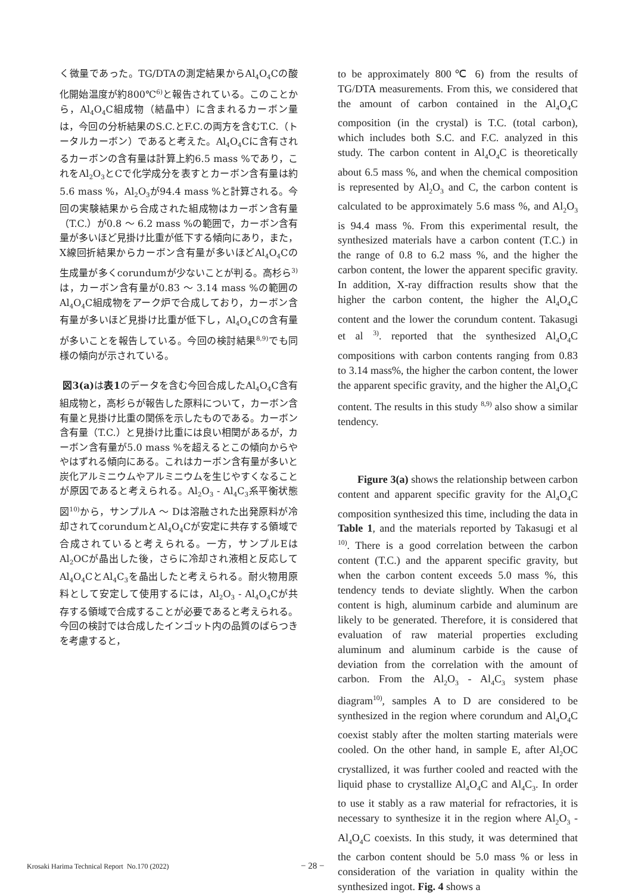く微量であった。TG/DTAの測定結果からAl<sub>4</sub>O<sub>4</sub>Cの酸化開始温度が約800℃<sup>6)</sup>と報告されている。このことから，Al<sub>4</sub>O<sub>4</sub>C組成物（結晶中）に含まれるカーボン量は，今回の分析結果のS.C.とF.C.の両方を含むT.C.（トータルカーボン）であると考えた。Al<sub>4</sub>O<sub>4</sub>Cに含有されるカーボンの含有量は計算上約6.5 mass %であり，これをAl<sub>2</sub>O<sub>3</sub>とCで化学成分を表すとカーボン含有量は約5.6 mass %，Al<sub>2</sub>O<sub>3</sub>が94.4 mass %と計算される。今回の実験結果から合成された組成物はカーボン含有量（T.C.）が0.8 ～ 6.2 mass %の範囲で，カーボン含有量が多いほど見掛け比重が低下する傾向にあり，また，X線回折結果からカーボン含有量が多いほどAl<sub>4</sub>O<sub>4</sub>Cの生成量が多くcorundumが少ないことが判る。高杉ら<sup>3)</sup>は，カーボン含有量が0.83 ～ 3.14 mass %の範囲のAl<sub>4</sub>O<sub>4</sub>C組成物をアーク炉で合成しており，カーボン含有量が多いほど見掛け比重が低下し，Al<sub>4</sub>O<sub>4</sub>Cの含有量が多いことを報告している。今回の検討結果<sup>8,9)</sup>でも同様の傾向が示されている。
図3(a) は表1のデータを含む今回合成したAl<sub>4</sub>O<sub>4</sub>C含有組成物と，高杉らが報告した原料について，カーボン含有量と見掛け比重の関係を示したものである。カーボン含有量（T.C.）と見掛け比重には良い相関があるが，カーボン含有量が5.0 mass %を超えるとこの傾向からややはずれる傾向にある。これはカーボン含有量が多いと炭化アルミニウムやアルミニウムを生じやすくなることが原因であると考えられる。Al<sub>2</sub>O<sub>3</sub> - Al<sub>4</sub>C<sub>3</sub>系平衡状態図<sup>10)</sup>から，サンプルA ～ Dは溶融された出発原料が冷却されてcorundumとAl<sub>4</sub>O<sub>4</sub>Cが安定に共存する領域で合成されていると考えられる。一方，サンプルEはAl<sub>2</sub>OCが晶出した後，さらに冷却され液相と反応してAl<sub>4</sub>O<sub>4</sub>CとAl<sub>4</sub>C<sub>3</sub>を晶出したと考えられる。耐火物用原料として安定して使用するには，Al<sub>2</sub>O<sub>3</sub> - Al<sub>4</sub>O<sub>4</sub>Cが共存する領域で合成することが必要であると考えられる。今回の検討では合成したインゴット内の品質のばらつきを考慮すると，
to be approximately 800℃ 6) from the results of TG/DTA measurements. From this, we considered that the amount of carbon contained in the Al<sub>4</sub>O<sub>4</sub>C composition (in the crystal) is T.C. (total carbon), which includes both S.C. and F.C. analyzed in this study. The carbon content in Al<sub>4</sub>O<sub>4</sub>C is theoretically about 6.5 mass %, and when the chemical composition is represented by Al<sub>2</sub>O<sub>3</sub> and C, the carbon content is calculated to be approximately 5.6 mass %, and Al<sub>2</sub>O<sub>3</sub> is 94.4 mass %. From this experimental result, the synthesized materials have a carbon content (T.C.) in the range of 0.8 to 6.2 mass %, and the higher the carbon content, the lower the apparent specific gravity. In addition, X-ray diffraction results show that the higher the carbon content, the higher the Al<sub>4</sub>O<sub>4</sub>C content and the lower the corundum content. Takasugi et al <sup>3)</sup>. reported that the synthesized Al<sub>4</sub>O<sub>4</sub>C compositions with carbon contents ranging from 0.83 to 3.14 mass%, the higher the carbon content, the lower the apparent specific gravity, and the higher the Al<sub>4</sub>O<sub>4</sub>C content. The results in this study <sup>8,9)</sup> also show a similar tendency.
Figure 3(a) shows the relationship between carbon content and apparent specific gravity for the Al<sub>4</sub>O<sub>4</sub>C composition synthesized this time, including the data in Table 1, and the materials reported by Takasugi et al <sup>10)</sup>. There is a good correlation between the carbon content (T.C.) and the apparent specific gravity, but when the carbon content exceeds 5.0 mass %, this tendency tends to deviate slightly. When the carbon content is high, aluminum carbide and aluminum are likely to be generated. Therefore, it is considered that evaluation of raw material properties excluding aluminum and aluminum carbide is the cause of deviation from the correlation with the amount of carbon. From the Al<sub>2</sub>O<sub>3</sub> - Al<sub>4</sub>C<sub>3</sub> system phase diagram<sup>10)</sup>, samples A to D are considered to be synthesized in the region where corundum and Al<sub>4</sub>O<sub>4</sub>C coexist stably after the molten starting materials were cooled. On the other hand, in sample E, after Al<sub>2</sub>OC crystallized, it was further cooled and reacted with the liquid phase to crystallize Al<sub>4</sub>O<sub>4</sub>C and Al<sub>4</sub>C<sub>3</sub>. In order to use it stably as a raw material for refractories, it is necessary to synthesize it in the region where Al<sub>2</sub>O<sub>3</sub> - Al<sub>4</sub>O<sub>4</sub>C coexists. In this study, it was determined that the carbon content should be 5.0 mass % or less in consideration of the variation in quality within the synthesized ingot. Fig. 4 shows a
Krosaki Harima Technical Report No.170 (2022) − 28 −